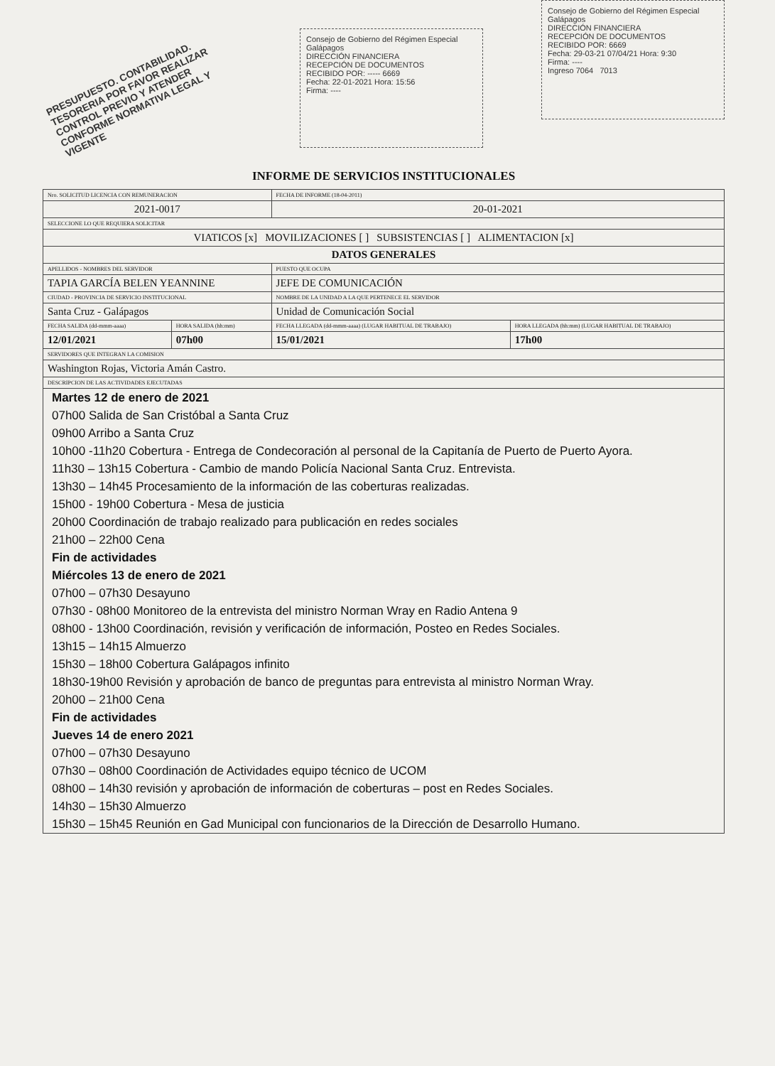PRESUPUESTO. CONTABILIDAD. TESORERIA POR FAVOR REALIZAR CONTROL PREVIO Y ATENDER CONFORME NORMATIVA LEGAL Y VIGENTE
Consejo de Gobierno del Régimen Especial Galápagos
DIRECCIÓN FINANCIERA
RECEPCIÓN DE DOCUMENTOS
RECIBIDO POR: ----- 6669
Fecha: 22-01-2021 Hora: 15:56
Firma: ----
Consejo de Gobierno del Régimen Especial Galápagos
DIRECCIÓN FINANCIERA
RECEPCIÓN DE DOCUMENTOS
RECIBIDO POR: 6669
Fecha: 29-03-21 07/04/21 Hora: 9:30
Firma: ----
Ingreso 7064 7013
INFORME DE SERVICIOS INSTITUCIONALES
| Nro. SOLICITUD LICENCIA CON REMUNERACION | | FECHA DE INFORME (18-04-2011) | |
| 2021-0017 | | 20-01-2021 | |
| SELECCIONE LO QUE REQUIERA SOLICITAR | | | |
| VIATICOS [x] MOVILIZACIONES [ ] SUBSISTENCIAS [ ] ALIMENTACION [x] | | | |
| DATOS GENERALES | | | |
| APELLIDOS - NOMBRES DEL SERVIDOR | | PUESTO QUE OCUPA | |
| TAPIA GARCÍA BELEN YEANNINE | | JEFE DE COMUNICACIÓN | |
| CIUDAD - PROVINCIA DE SERVICIO INSTITUCIONAL | | NOMBRE DE LA UNIDAD A LA QUE PERTENECE EL SERVIDOR | |
| Santa Cruz - Galápagos | | Unidad de Comunicación Social | |
| FECHA SALIDA (dd-mmm-aaaa) | HORA SALIDA (hh:mm) | FECHA LLEGADA (dd-mmm-aaaa) (LUGAR HABITUAL DE TRABAJO) | HORA LLEGADA (hh:mm) (LUGAR HABITUAL DE TRABAJO) |
| 12/01/2021 | 07h00 | 15/01/2021 | 17h00 |
| SERVIDORES QUE INTEGRAN LA COMISION | | | |
| Washington Rojas, Victoria Amán Castro. | | | |
| DESCRIPCION DE LAS ACTIVIDADES EJECUTADAS | | | |
Martes 12 de enero de 2021
07h00 Salida de San Cristóbal a Santa Cruz
09h00 Arribo a Santa Cruz
10h00 -11h20 Cobertura - Entrega de Condecoración al personal de la Capitanía de Puerto de Puerto Ayora.
11h30 – 13h15 Cobertura - Cambio de mando Policía Nacional Santa Cruz. Entrevista.
13h30 – 14h45 Procesamiento de la información de las coberturas realizadas.
15h00 - 19h00 Cobertura - Mesa de justicia
20h00 Coordinación de trabajo realizado para publicación en redes sociales
21h00 – 22h00 Cena
Fin de actividades
Miércoles 13 de enero de 2021
07h00 – 07h30 Desayuno
07h30 - 08h00 Monitoreo de la entrevista del ministro Norman Wray en Radio Antena 9
08h00 - 13h00 Coordinación, revisión y verificación de información, Posteo en Redes Sociales.
13h15 – 14h15 Almuerzo
15h30 – 18h00 Cobertura Galápagos infinito
18h30-19h00 Revisión y aprobación de banco de preguntas para entrevista al ministro Norman Wray.
20h00 – 21h00 Cena
Fin de actividades
Jueves 14 de enero 2021
07h00 – 07h30 Desayuno
07h30 – 08h00 Coordinación de Actividades equipo técnico de UCOM
08h00 – 14h30 revisión y aprobación de información de coberturas – post en Redes Sociales.
14h30 – 15h30 Almuerzo
15h30 – 15h45 Reunión en Gad Municipal con funcionarios de la Dirección de Desarrollo Humano.